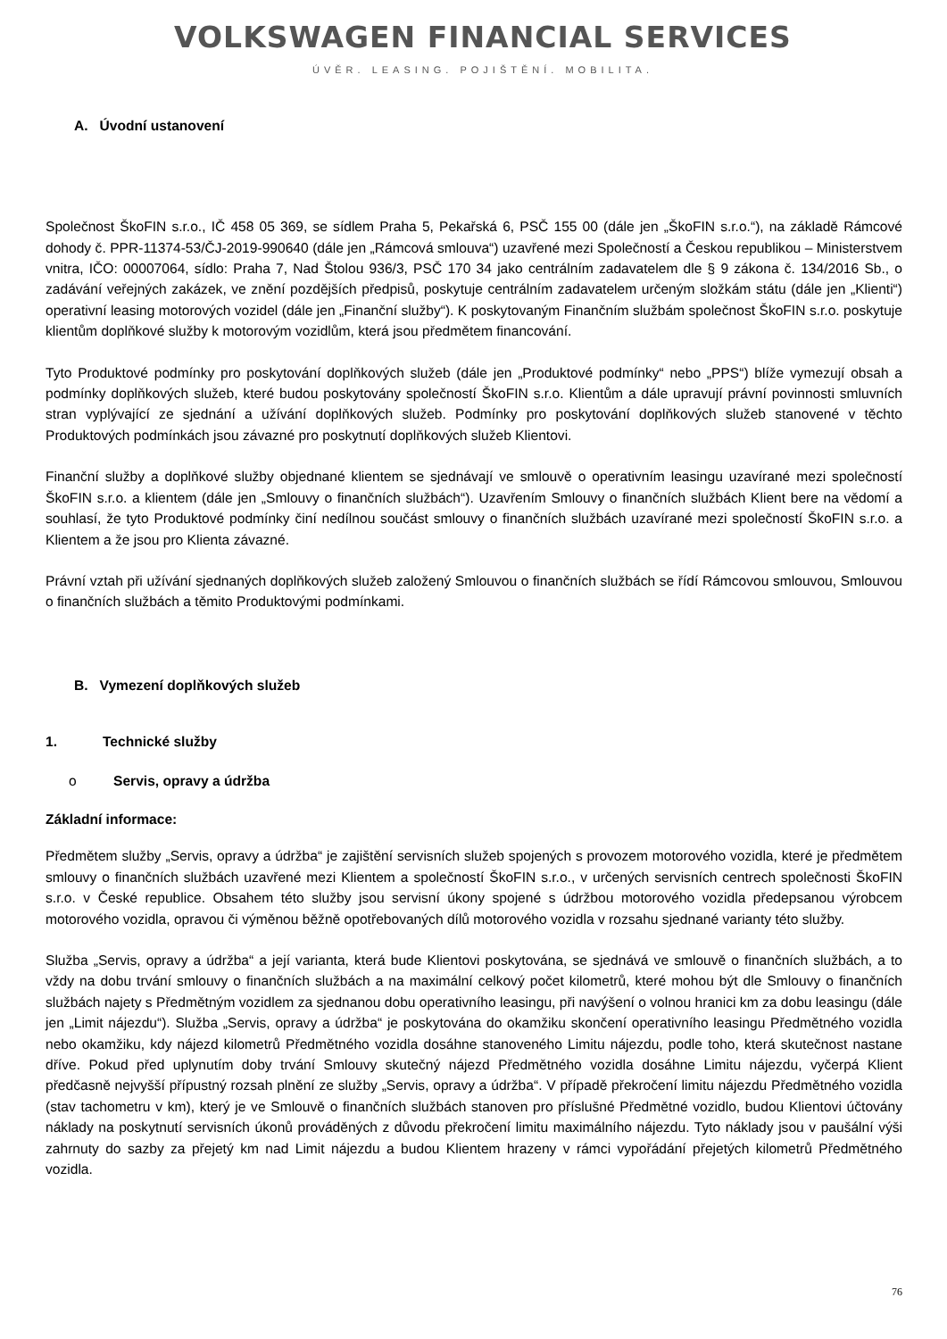VOLKSWAGEN FINANCIAL SERVICES
ÚVĚR. LEASING. POJIŠTĚNÍ. MOBILITA.
A. Úvodní ustanovení
Společnost ŠkoFIN s.r.o., IČ 458 05 369, se sídlem Praha 5, Pekařská 6, PSČ 155 00 (dále jen „ŠkoFIN s.r.o.“), na základě Rámcové dohody č. PPR-11374-53/ČJ-2019-990640 (dále jen „Rámcová smlouva“) uzavřené mezi Společností a Českou republikou – Ministerstvem vnitra, IČO: 00007064, sídlo: Praha 7, Nad Štolou 936/3, PSČ 170 34 jako centrálním zadavatelem dle § 9 zákona č. 134/2016 Sb., o zadávání veřejných zakázek, ve znění pozdějších předpisů, poskytuje centrálním zadavatelem určeným složkám státu (dále jen „Klienti“) operativní leasing motorových vozidel (dále jen „Finanční služby“). K poskytovaným Finančním službám společnost ŠkoFIN s.r.o. poskytuje klientům doplňkové služby k motorovým vozidlům, která jsou předmětem financování.
Tyto Produktové podmínky pro poskytování doplňkových služeb (dále jen „Produktové podmínky“ nebo „PPS“) blíže vymezují obsah a podmínky doplňkových služeb, které budou poskytovány společností ŠkoFIN s.r.o. Klientům a dále upravují právní povinnosti smluvních stran vyplývající ze sjednání a užívání doplňkových služeb. Podmínky pro poskytování doplňkových služeb stanovené v těchto Produktových podmínkách jsou závazné pro poskytnutí doplňkových služeb Klientovi.
Finanční služby a doplňkové služby objednané klientem se sjednávají ve smlouvě o operativním leasingu uzavírané mezi společností ŠkoFIN s.r.o. a klientem (dále jen „Smlouvy o finančních službách“). Uzavřením Smlouvy o finančních službách Klient bere na vědomí a souhlasí, že tyto Produktové podmínky činí nedílnou součást smlouvy o finančních službách uzavírané mezi společností ŠkoFIN s.r.o. a Klientem a že jsou pro Klienta závazné.
Právní vztah při užívání sjednaných doplňkových služeb založený Smlouvou o finančních službách se řídí Rámcovou smlouvou, Smlouvou o finančních službách a těmito Produktovými podmínkami.
B. Vymezení doplňkových služeb
1. Technické služby
o Servis, opravy a údržba
Základní informace:
Předmětem služby „Servis, opravy a údržba“ je zajištění servisních služeb spojených s provozem motorového vozidla, které je předmětem smlouvy o finančních službách uzavřené mezi Klientem a společností ŠkoFIN s.r.o., v určených servisních centrech společnosti ŠkoFIN s.r.o. v České republice. Obsahem této služby jsou servisní úkony spojené s údržbou motorového vozidla předepsanou výrobcem motorového vozidla, opravou či výměnou běžně opotřebovaných dílů motorového vozidla v rozsahu sjednané varianty této služby.
Služba „Servis, opravy a údržba“ a její varianta, která bude Klientovi poskytována, se sjednává ve smlouvě o finančních službách, a to vždy na dobu trvání smlouvy o finančních službách a na maximální celkový počet kilometrů, které mohou být dle Smlouvy o finančních službách najety s Předmětným vozidlem za sjednanou dobu operativního leasingu, při navýšení o volnou hranici km za dobu leasingu (dále jen „Limit nájezdu“). Služba „Servis, opravy a údržba“ je poskytována do okamžiku skončení operativního leasingu Předmětného vozidla nebo okamžiku, kdy nájezd kilometrů Předmětného vozidla dosáhne stanoveného Limitu nájezdu, podle toho, která skutečnost nastane dříve. Pokud před uplynutím doby trvání Smlouvy skutečný nájezd Předmětného vozidla dosáhne Limitu nájezdu, vyčerpá Klient předčasně nejvyšší přípustný rozsah plnění ze služby „Servis, opravy a údržba“. V případě překročení limitu nájezdu Předmětného vozidla (stav tachometru v km), který je ve Smlouvě o finančních službách stanoven pro příslušné Předmětné vozidlo, budou Klientovi účtovány náklady na poskytnutí servisních úkonů prováděných z důvodu překročení limitu maximálního nájezdu. Tyto náklady jsou v paušální výši zahrnuty do sazby za přejetý km nad Limit nájezdu a budou Klientem hrazeny v rámci vypořádání přejetých kilometrů Předmětného vozidla.
76